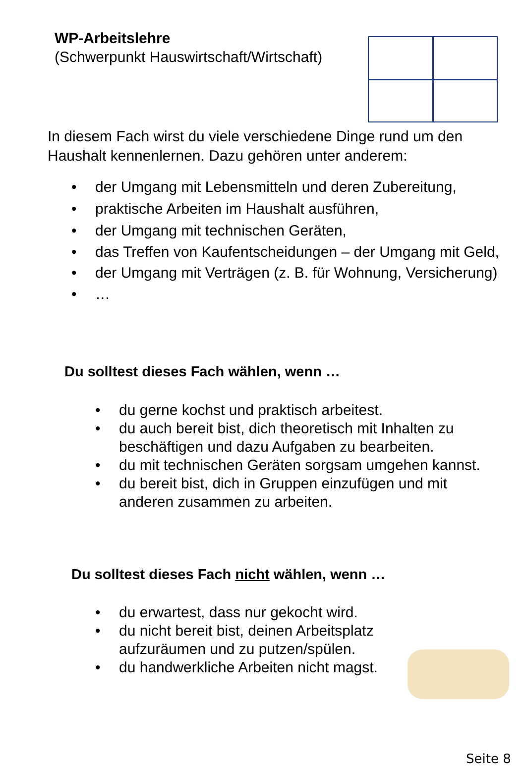WP-Arbeitslehre
(Schwerpunkt Hauswirtschaft/Wirtschaft)
In diesem Fach wirst du viele verschiedene Dinge rund um den Haushalt kennenlernen. Dazu gehören unter anderem:
• der Umgang mit Lebensmitteln und deren Zubereitung,
• praktische Arbeiten im Haushalt ausführen,
• der Umgang mit technischen Geräten,
• das Treffen von Kaufentscheidungen – der Umgang mit Geld,
• der Umgang mit Verträgen (z. B. für Wohnung, Versicherung)
• …
Du solltest dieses Fach wählen, wenn …
• du gerne kochst und praktisch arbeitest.
• du auch bereit bist, dich theoretisch mit Inhalten zu beschäftigen und dazu Aufgaben zu bearbeiten.
• du mit technischen Geräten sorgsam umgehen kannst.
• du bereit bist, dich in Gruppen einzufügen und mit anderen zusammen zu arbeiten.
Du solltest dieses Fach nicht wählen, wenn …
• du erwartest, dass nur gekocht wird.
• du nicht bereit bist, deinen Arbeitsplatz aufzuräumen und zu putzen/spülen.
• du handwerkliche Arbeiten nicht magst.
Seite 8